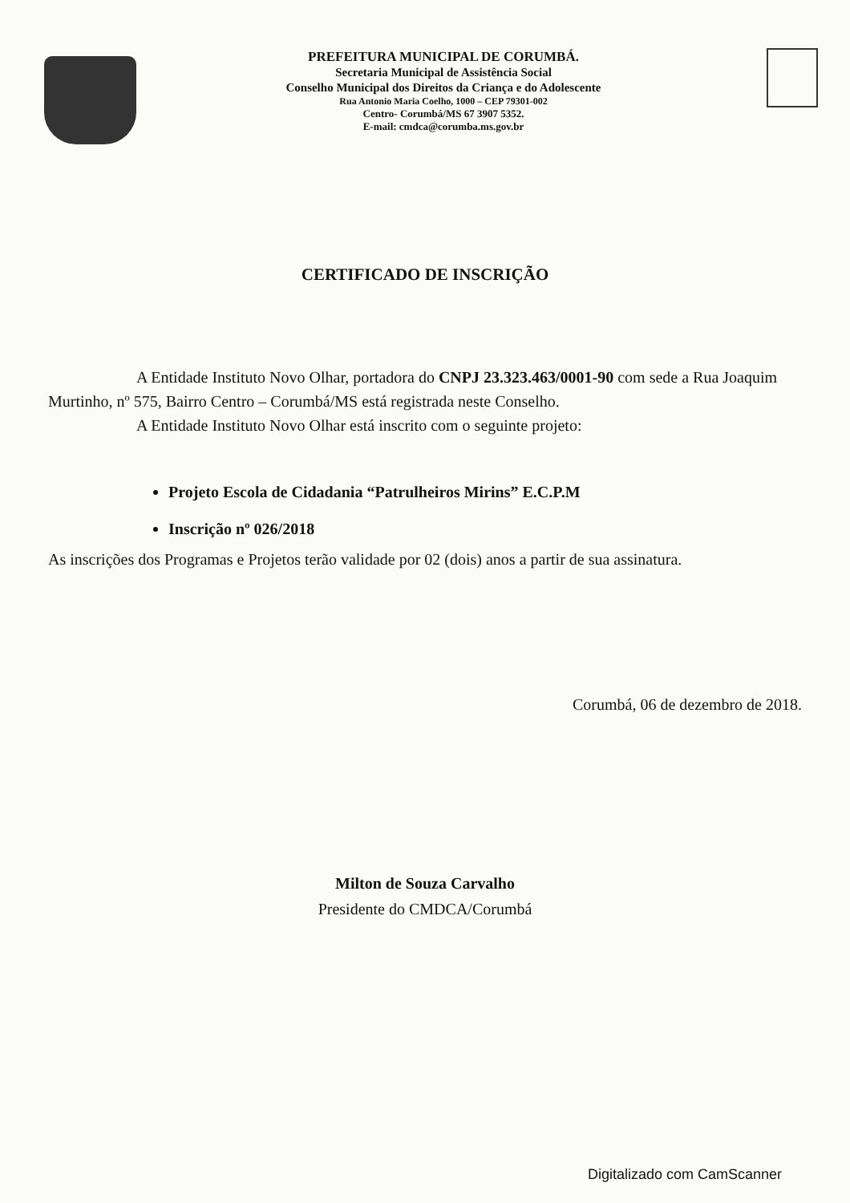PREFEITURA MUNICIPAL DE CORUMBÁ.
Secretaria Municipal de Assistência Social
Conselho Municipal dos Direitos da Criança e do Adolescente
Rua Antonio Maria Coelho, 1000 – CEP 79301-002
Centro- Corumbá/MS 67 3907 5352.
E-mail: cmdca@corumba.ms.gov.br
CERTIFICADO DE INSCRIÇÃO
A Entidade Instituto Novo Olhar, portadora do CNPJ 23.323.463/0001-90 com sede a Rua Joaquim Murtinho, nº 575, Bairro Centro – Corumbá/MS está registrada neste Conselho.
A Entidade Instituto Novo Olhar está inscrito com o seguinte projeto:
Projeto Escola de Cidadania “Patrulheiros Mirins” E.C.P.M
Inscrição nº 026/2018
As inscrições dos Programas e Projetos terão validade por 02 (dois) anos a partir de sua assinatura.
Corumbá, 06 de dezembro de 2018.
Milton de Souza Carvalho
Presidente do CMDCA/Corumbá
Digitalizado com CamScanner